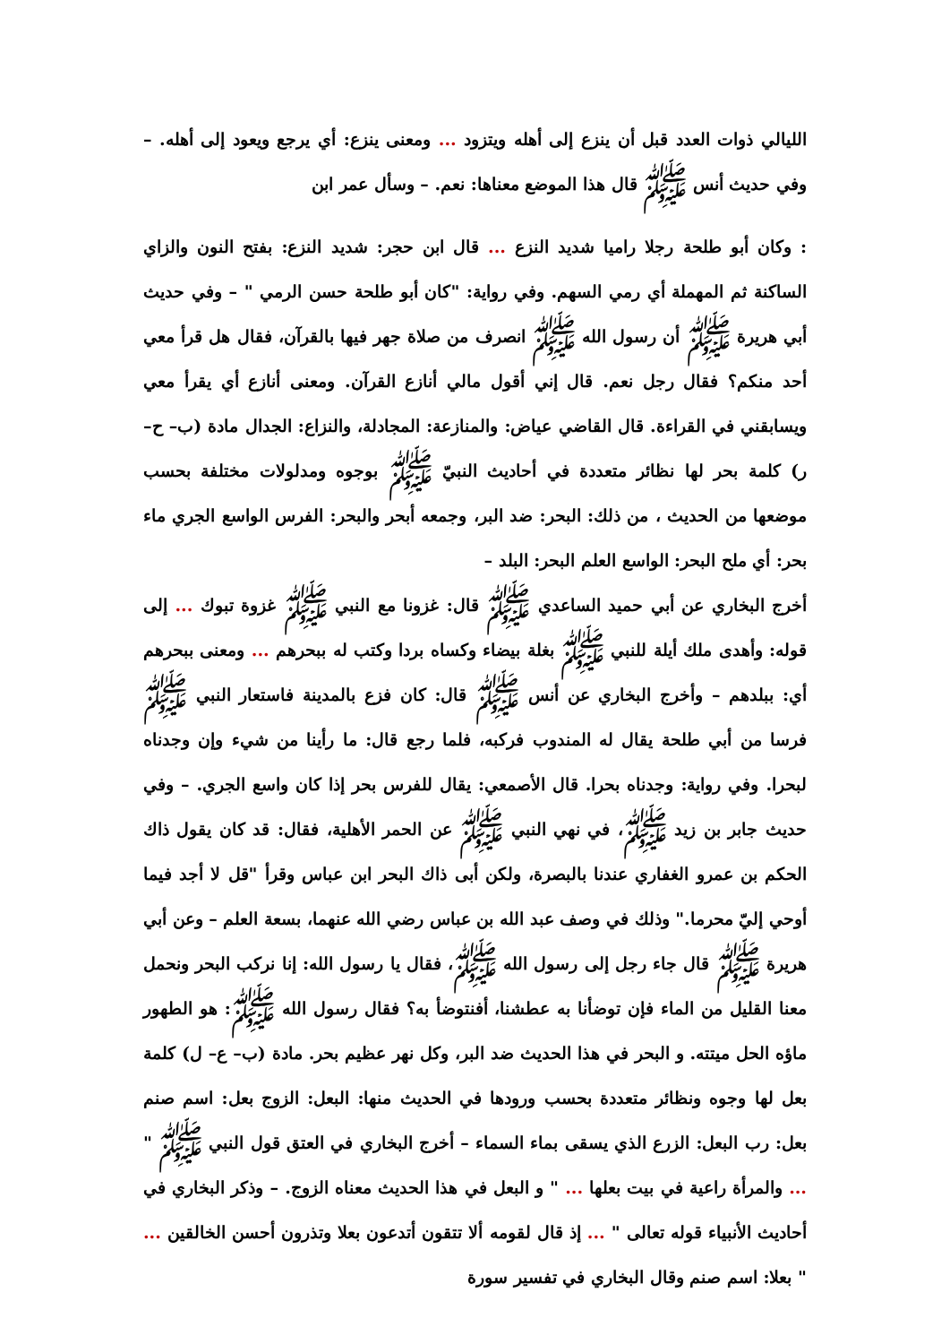الليالي ذوات العدد قبل أن ينزع إلى أهله ويتزود ... ومعنى ينزع: أي يرجع ويعود إلى أهله. – وفي حديث أنس ﷺ قال هذا الموضع معناها: نعم. – وسأل عمر ابن
: وكان أبو طلحة رجلا راميا شديد النزع ... قال ابن حجر: شديد النزع: بفتح النون والزاي الساكنة ثم المهملة أي رمي السهم. وفي رواية: "كان أبو طلحة حسن الرمي " – وفي حديث أبي هريرة ﷺ أن رسول الله ﷺ انصرف من صلاة جهر فيها بالقرآن، فقال هل قرأ معي أحد منكم؟ فقال رجل نعم. قال إني أقول مالي أنازع القرآن. ومعنى أنازع أي يقرأ معي ويسابقني في القراءة. قال القاضي عياض: والمنازعة: المجادلة، والنزاع: الجدال مادة (ب– ح– ر) كلمة بحر لها نظائر متعددة في أحاديث النبيّ ﷺ بوجوه ومدلولات مختلفة بحسب موضعها من الحديث ، من ذلك: البحر: ضد البر، وجمعه أبحر والبحر: الفرس الواسع الجري ماء بحر: أي ملح البحر: الواسع العلم البحر: البلد –
أخرج البخاري عن أبي حميد الساعدي ﷺ قال: غزونا مع النبي ﷺ غزوة تبوك ... إلى قوله: وأهدى ملك أيلة للنبي ﷺ بغلة بيضاء وكساه بردا وكتب له ببحرهم ... ومعنى ببحرهم أي: ببلدهم – وأخرج البخاري عن أنس ﷺ قال: كان فزع بالمدينة فاستعار النبي ﷺ فرسا من أبي طلحة يقال له المندوب فركبه، فلما رجع قال: ما رأينا من شيء وإن وجدناه لبحرا. وفي رواية: وجدناه بحرا. قال الأصمعي: يقال للفرس بحر إذا كان واسع الجري. – وفي حديث جابر بن زيد ﷺ، في نهي النبي ﷺ عن الحمر الأهلية، فقال: قد كان يقول ذاك الحكم بن عمرو الغفاري عندنا بالبصرة، ولكن أبى ذاك البحر ابن عباس وقرأ "قل لا أجد فيما أوحي إليّ محرما." وذلك في وصف عبد الله بن عباس رضي الله عنهما، بسعة العلم – وعن أبي هريرة ﷺ قال جاء رجل إلى رسول الله ﷺ، فقال يا رسول الله: إنا نركب البحر ونحمل معنا القليل من الماء فإن توضأنا به عطشنا، أفنتوضأ به؟ فقال رسول الله ﷺ: هو الطهور ماؤه الحل ميتته. و البحر في هذا الحديث ضد البر، وكل نهر عظيم بحر. مادة (ب– ع– ل) كلمة بعل لها وجوه ونظائر متعددة بحسب ورودها في الحديث منها: البعل: الزوج بعل: اسم صنم بعل: رب البعل: الزرع الذي يسقى بماء السماء – أخرج البخاري في العتق قول النبي ﷺ " ... والمرأة راعية في بيت بعلها ... " و البعل في هذا الحديث معناه الزوج. – وذكر البخاري في أحاديث الأنبياء قوله تعالى " ... إذ قال لقومه ألا تتقون أتدعون بعلا وتذرون أحسن الخالقين ... " بعلا: اسم صنم وقال البخاري في تفسير سورة